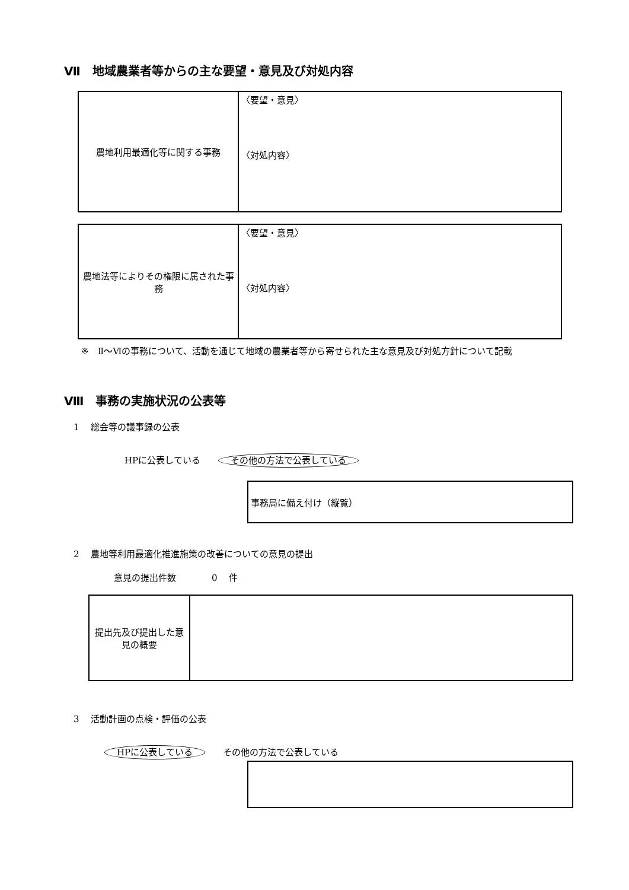Ⅶ　地域農業者等からの主な要望・意見及び対処内容
| 農地利用最適化等に関する事務 | 〈要望・意見〉 〈対処内容〉 |
| 農地法等によりその権限に属された事務 | 〈要望・意見〉 〈対処内容〉 |
※　Ⅱ～Ⅵの事務について、活動を通じて地域の農業者等から寄せられた主な意見及び対処方針について記載
Ⅷ　事務の実施状況の公表等
1　 総会等の議事録の公表
HPに公表している　　その他の方法で公表している
| 事務局に備え付け（縦覧） |
2　 農地等利用最適化推進施策の改善についての意見の提出
意見の提出件数　　　　0　 件
| 提出先及び提出した意見の概要 | |
3　 活動計画の点検・評価の公表
HPに公表している　　その他の方法で公表している